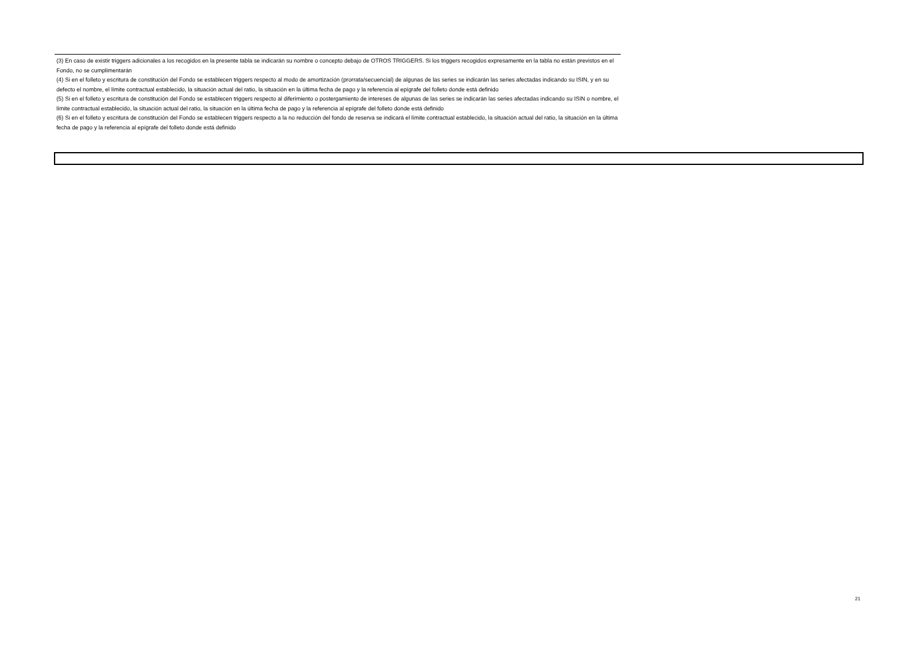(3) En caso de existir triggers adicionales a los recogidos en la presente tabla se indicarán su nombre o concepto debajo de OTROS TRIGGERS. Si los triggers recogidos expresamente en la tabla no están previstos en el Fondo, no se cumplimentarán
(4) Si en el folleto y escritura de constitución del Fondo se establecen triggers respecto al modo de amortización (prorrata/secuencial) de algunas de las series se indicarán las series afectadas indicando su ISIN, y en su defecto el nombre, el límite contractual establecido, la situación actual del ratio, la situación en la última fecha de pago y la referencia al epígrafe del folleto donde está definido
(5) Si en el folleto y escritura de constitución del Fondo se establecen triggers respecto al diferimiento o postergamiento de intereses de algunas de las series se indicarán las series afectadas indicando su ISIN o nombre, el límite contractual establecido, la situación actual del ratio, la situación en la última fecha de pago y la referencia al epígrafe del folleto donde está definido
(6) Si en el folleto y escritura de constitución del Fondo se establecen triggers respecto a la no reducción del fondo de reserva se indicará el límite contractual establecido, la situación actual del ratio, la situación en la última fecha de pago y la referencia al epígrafe del folleto donde está definido
21